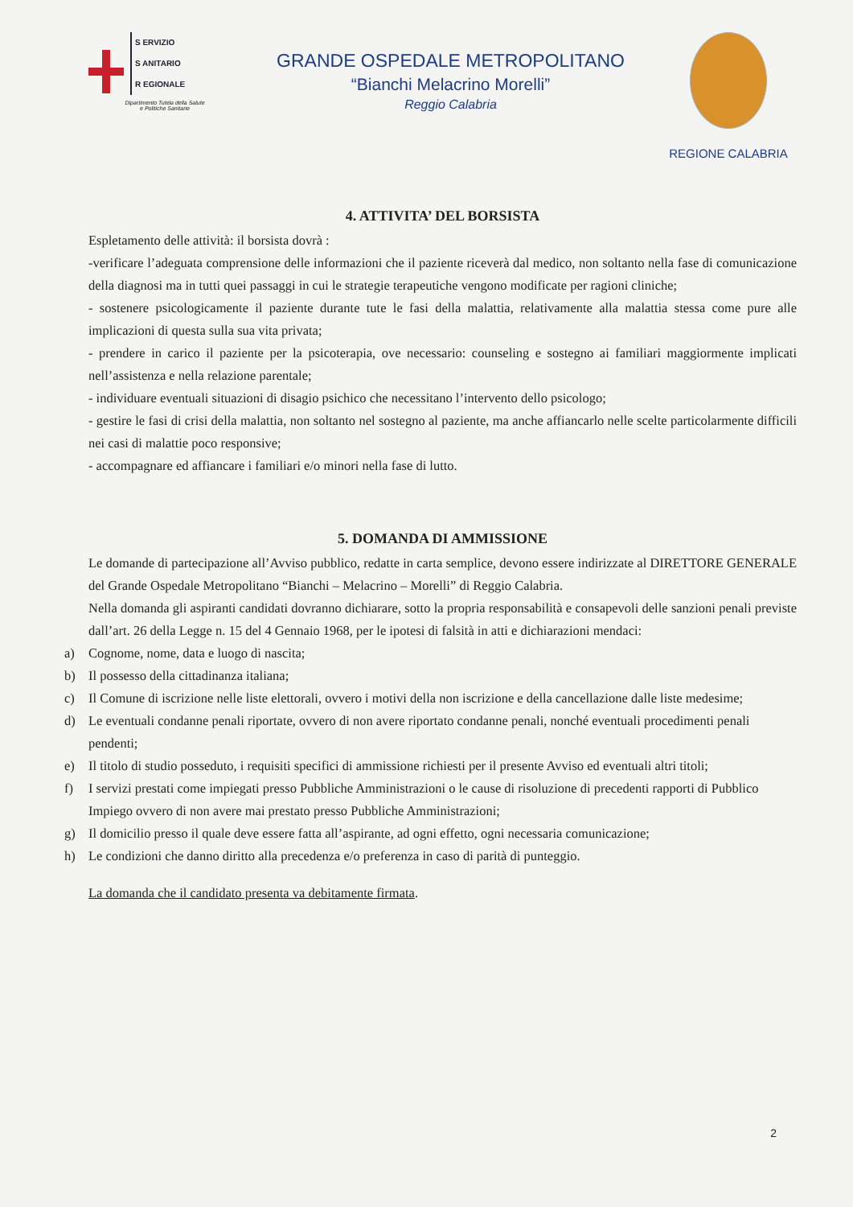S ERVIZIO
S ANITARIO
R EGIONALE
Dipartimento Tutela della Salute
e Politiche Sanitarie
GRANDE OSPEDALE METROPOLITANO
“Bianchi Melacrino Morelli”
Reggio Calabria
REGIONE CALABRIA
4. ATTIVITA’ DEL BORSISTA
Espletamento delle attività: il borsista dovrà :
-verificare l’adeguata comprensione delle informazioni che il paziente riceverà dal medico, non soltanto nella fase di comunicazione della diagnosi ma in tutti quei passaggi in cui le strategie terapeutiche vengono modificate per ragioni cliniche;
- sostenere psicologicamente il paziente durante tute le fasi della malattia, relativamente alla malattia stessa come pure alle implicazioni di questa sulla sua vita privata;
- prendere in carico il paziente per la psicoterapia, ove necessario: counseling e sostegno ai familiari maggiormente implicati nell’assistenza e nella relazione parentale;
- individuare eventuali situazioni di disagio psichico che necessitano l’intervento dello psicologo;
- gestire le fasi di crisi della malattia, non soltanto nel sostegno al paziente, ma anche affiancarlo nelle scelte particolarmente difficili nei casi di malattie poco responsive;
- accompagnare ed affiancare i familiari e/o minori nella fase di lutto.
5. DOMANDA DI AMMISSIONE
Le domande di partecipazione all’Avviso pubblico, redatte in carta semplice, devono essere indirizzate al DIRETTORE GENERALE del Grande Ospedale Metropolitano “Bianchi – Melacrino – Morelli” di Reggio Calabria.
Nella domanda gli aspiranti candidati dovranno dichiarare, sotto la propria responsabilità e consapevoli delle sanzioni penali previste dall’art. 26 della Legge n. 15 del 4 Gennaio 1968, per le ipotesi di falsità in atti e dichiarazioni mendaci:
a) Cognome, nome, data e luogo di nascita;
b) Il possesso della cittadinanza italiana;
c) Il Comune di iscrizione nelle liste elettorali, ovvero i motivi della non iscrizione e della cancellazione dalle liste medesime;
d) Le eventuali condanne penali riportate, ovvero di non avere riportato condanne penali, nonché eventuali procedimenti penali pendenti;
e) Il titolo di studio posseduto, i requisiti specifici di ammissione richiesti per il presente Avviso ed eventuali altri titoli;
f) I servizi prestati come impiegati presso Pubbliche Amministrazioni o le cause di risoluzione di precedenti rapporti di Pubblico Impiego ovvero di non avere mai prestato presso Pubbliche Amministrazioni;
g) Il domicilio presso il quale deve essere fatta all’aspirante, ad ogni effetto, ogni necessaria comunicazione;
h) Le condizioni che danno diritto alla precedenza e/o preferenza in caso di parità di punteggio.
La domanda che il candidato presenta va debitamente firmata.
2